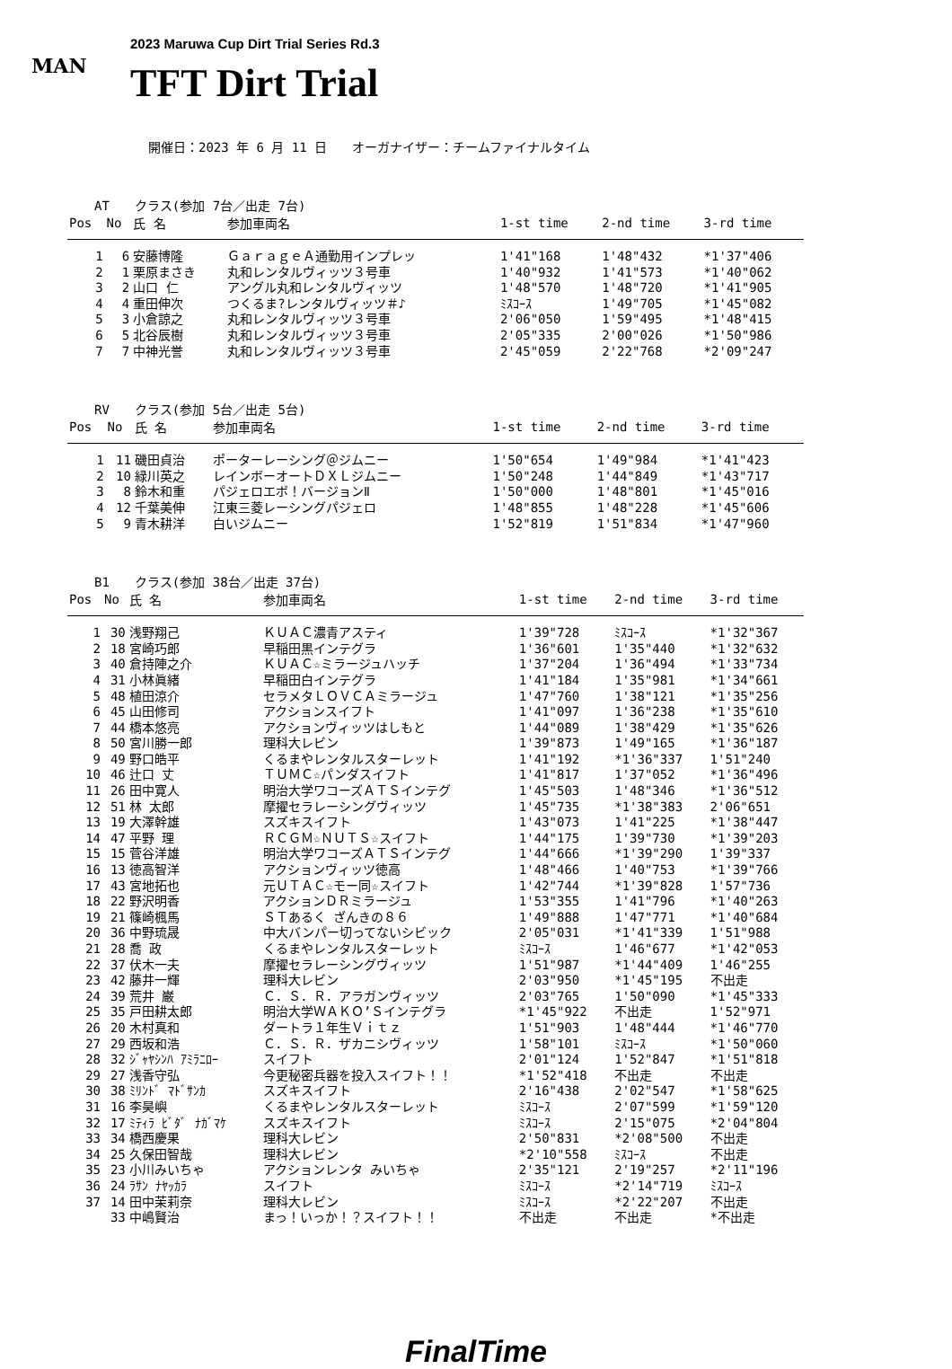MAN
2023 Maruwa Cup Dirt Trial Series Rd.3
TFT Dirt Trial
開催日：2023 年 6 月 11 日　　オーガナイザー：チームファイナルタイム
AT　　クラス(参加 7台／出走 7台)
| Pos | No | 氏 名 | 参加車両名 | 1-st time | 2-nd time | 3-rd time |
| --- | --- | --- | --- | --- | --- | --- |
| 1 | 6 | 安藤博隆 | ＧａｒａｇｅＡ通勤用インプレッ | 1'41"168 | 1'48"432 | *1'37"406 |
| 2 | 1 | 栗原まさき | 丸和レンタルヴィッツ３号車 | 1'40"932 | 1'41"573 | *1'40"062 |
| 3 | 2 | 山口 仁 | アングル丸和レンタルヴィッツ | 1'48"570 | 1'48"720 | *1'41"905 |
| 4 | 4 | 重田伸次 | つくるま?レンタルヴィッツ＃♪ | ﾐｽｺｰｽ | 1'49"705 | *1'45"082 |
| 5 | 3 | 小倉諒之 | 丸和レンタルヴィッツ３号車 | 2'06"050 | 1'59"495 | *1'48"415 |
| 6 | 5 | 北谷辰樹 | 丸和レンタルヴィッツ３号車 | 2'05"335 | 2'00"026 | *1'50"986 |
| 7 | 7 | 中神光誉 | 丸和レンタルヴィッツ３号車 | 2'45"059 | 2'22"768 | *2'09"247 |
RV　　クラス(参加 5台／出走 5台)
| Pos | No | 氏 名 | 参加車両名 | 1-st time | 2-nd time | 3-rd time |
| --- | --- | --- | --- | --- | --- | --- |
| 1 | 11 | 磯田貞治 | ポーターレーシング＠ジムニー | 1'50"654 | 1'49"984 | *1'41"423 |
| 2 | 10 | 緑川英之 | レインボーオートＤＸＬジムニー | 1'50"248 | 1'44"849 | *1'43"717 |
| 3 | 8 | 鈴木和重 | パジェロエボ！バージョンⅡ | 1'50"000 | 1'48"801 | *1'45"016 |
| 4 | 12 | 千葉美伸 | 江東三菱レーシングパジェロ | 1'48"855 | 1'48"228 | *1'45"606 |
| 5 | 9 | 青木耕洋 | 白いジムニー | 1'52"819 | 1'51"834 | *1'47"960 |
B1　　クラス(参加 38台／出走 37台)
| Pos | No | 氏 名 | 参加車両名 | 1-st time | 2-nd time | 3-rd time |
| --- | --- | --- | --- | --- | --- | --- |
| 1 | 30 | 浅野翔己 | ＫＵＡＣ濃青アスティ | 1'39"728 | ﾐｽｺｰｽ | *1'32"367 |
| 2 | 18 | 宮崎巧郎 | 早稲田黒インテグラ | 1'36"601 | 1'35"440 | *1'32"632 |
| 3 | 40 | 倉持陣之介 | ＫＵＡＣ☆ミラージュハッチ | 1'37"204 | 1'36"494 | *1'33"734 |
| 4 | 31 | 小林眞緒 | 早稲田白インテグラ | 1'41"184 | 1'35"981 | *1'34"661 |
| 5 | 48 | 植田涼介 | セラメタＬＯＶＣＡミラージュ | 1'47"760 | 1'38"121 | *1'35"256 |
| 6 | 45 | 山田修司 | アクションスイフト | 1'41"097 | 1'36"238 | *1'35"610 |
| 7 | 44 | 橋本悠亮 | アクションヴィッツはしもと | 1'44"089 | 1'38"429 | *1'35"626 |
| 8 | 50 | 宮川勝一郎 | 理科大レビン | 1'39"873 | 1'49"165 | *1'36"187 |
| 9 | 49 | 野口皓平 | くるまやレンタルスターレット | 1'41"192 | *1'36"337 | 1'51"240 |
| 10 | 46 | 辻口 丈 | ＴＵＭＣ☆パンダスイフト | 1'41"817 | 1'37"052 | *1'36"496 |
| 11 | 26 | 田中寛人 | 明治大学ワコーズＡＴＳインテグ | 1'45"503 | 1'48"346 | *1'36"512 |
| 12 | 51 | 林 太郎 | 摩擢セラレーシングヴィッツ | 1'45"735 | *1'38"383 | 2'06"651 |
| 13 | 19 | 大澤幹雄 | スズキスイフト | 1'43"073 | 1'41"225 | *1'38"447 |
| 14 | 47 | 平野 理 | ＲＣＧＭ☆ＮＵＴＳ☆スイフト | 1'44"175 | 1'39"730 | *1'39"203 |
| 15 | 15 | 菅谷洋雄 | 明治大学ワコーズＡＴＳインテグ | 1'44"666 | *1'39"290 | 1'39"337 |
| 16 | 13 | 徳高智洋 | アクションヴィッツ徳高 | 1'48"466 | 1'40"753 | *1'39"766 |
| 17 | 43 | 宮地拓也 | 元ＵＴＡＣ☆モー同☆スイフト | 1'42"744 | *1'39"828 | 1'57"736 |
| 18 | 22 | 野沢明香 | アクションＤＲミラージュ | 1'53"355 | 1'41"796 | *1'40"263 |
| 19 | 21 | 篠崎楓馬 | ＳＴあるく ざんきの８６ | 1'49"888 | 1'47"771 | *1'40"684 |
| 20 | 36 | 中野琉晟 | 中大バンパー切ってないシビック | 2'05"031 | *1'41"339 | 1'51"988 |
| 21 | 28 | 喬 政 | くるまやレンタルスターレット | ﾐｽｺｰｽ | 1'46"677 | *1'42"053 |
| 22 | 37 | 伏木一夫 | 摩擢セラレーシングヴィッツ | 1'51"987 | *1'44"409 | 1'46"255 |
| 23 | 42 | 藤井一輝 | 理科大レビン | 2'03"950 | *1'45"195 | 不出走 |
| 24 | 39 | 荒井 巌 | Ｃ．Ｓ．Ｒ．アラガンヴィッツ | 2'03"765 | 1'50"090 | *1'45"333 |
| 25 | 35 | 戸田耕太郎 | 明治大学ＷＡＫＯ’Ｓインテグラ | *1'45"922 | 不出走 | 1'52"971 |
| 26 | 20 | 木村真和 | ダートラ１年生Ｖｉｔｚ | 1'51"903 | 1'48"444 | *1'46"770 |
| 27 | 29 | 西坂和浩 | Ｃ．Ｓ．Ｒ．ザカニシヴィッツ | 1'58"101 | ﾐｽｺｰｽ | *1'50"060 |
| 28 | 32 | ｼﾞｬﾔｼﾝﾊ ｱﾐﾗﾆﾛｰ | スイフト | 2'01"124 | 1'52"847 | *1'51"818 |
| 29 | 27 | 浅香守弘 | 今更秘密兵器を投入スイフト！！ | *1'52"418 | 不出走 | 不出走 |
| 30 | 38 | ﾐﾘﾝﾄﾞ ﾏﾄﾞｻﾝｶ | スズキスイフト | 2'16"438 | 2'02"547 | *1'58"625 |
| 31 | 16 | 李昊嶼 | くるまやレンタルスターレット | ﾐｽｺｰｽ | 2'07"599 | *1'59"120 |
| 32 | 17 | ﾐﾃｨﾗ ﾋﾞﾀﾞ ﾅｶﾞﾏｹ | スズキスイフト | ﾐｽｺｰｽ | 2'15"075 | *2'04"804 |
| 33 | 34 | 橋西慶果 | 理科大レビン | 2'50"831 | *2'08"500 | 不出走 |
| 34 | 25 | 久保田智哉 | 理科大レビン | *2'10"558 | ﾐｽｺｰｽ | 不出走 |
| 35 | 23 | 小川みいちゃ | アクションレンタ みいちゃ | 2'35"121 | 2'19"257 | *2'11"196 |
| 36 | 24 | ﾗｻﾝ ﾅﾔｯｶﾗ | スイフト | ﾐｽｺｰｽ | *2'14"719 | ﾐｽｺｰｽ |
| 37 | 14 | 田中茉莉奈 | 理科大レビン | ﾐｽｺｰｽ | *2'22"207 | 不出走 |
| | 33 | 中嶋賢治 | まっ！いっか！？スイフト！！ | 不出走 | 不出走 | *不出走 |
FinalTime